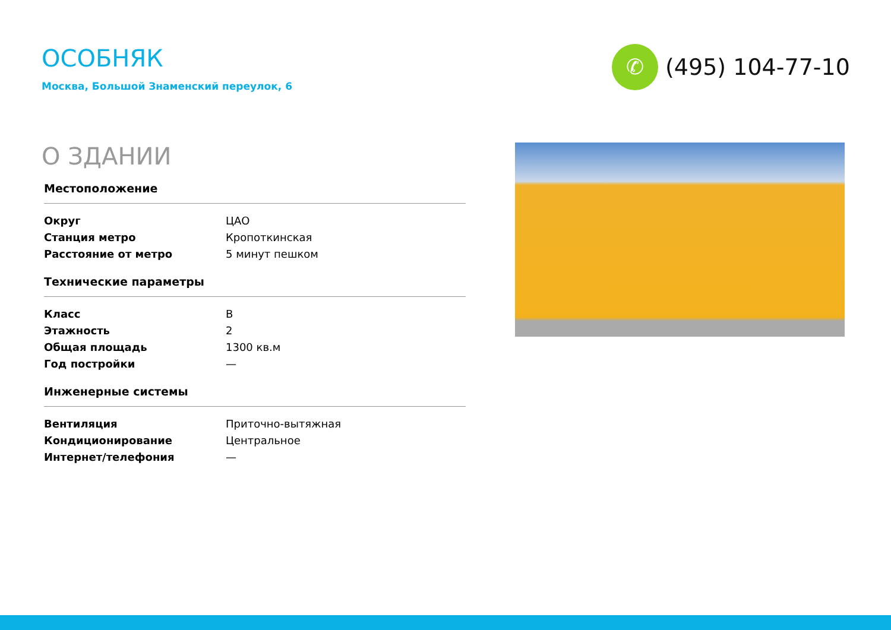ОСОБНЯК
Москва, Большой Знаменский переулок, 6
✆
(495) 104-77-10
О ЗДАНИИ
Местоположение
| Округ | ЦАО |
| Станция метро | Кропоткинская |
| Расстояние от метро | 5 минут пешком |
Технические параметры
| Класс | B |
| Этажность | 2 |
| Общая площадь | 1300 кв.м |
| Год постройки | — |
Инженерные системы
| Вентиляция | Приточно-вытяжная |
| Кондиционирование | Центральное |
| Интернет/телефония | — |